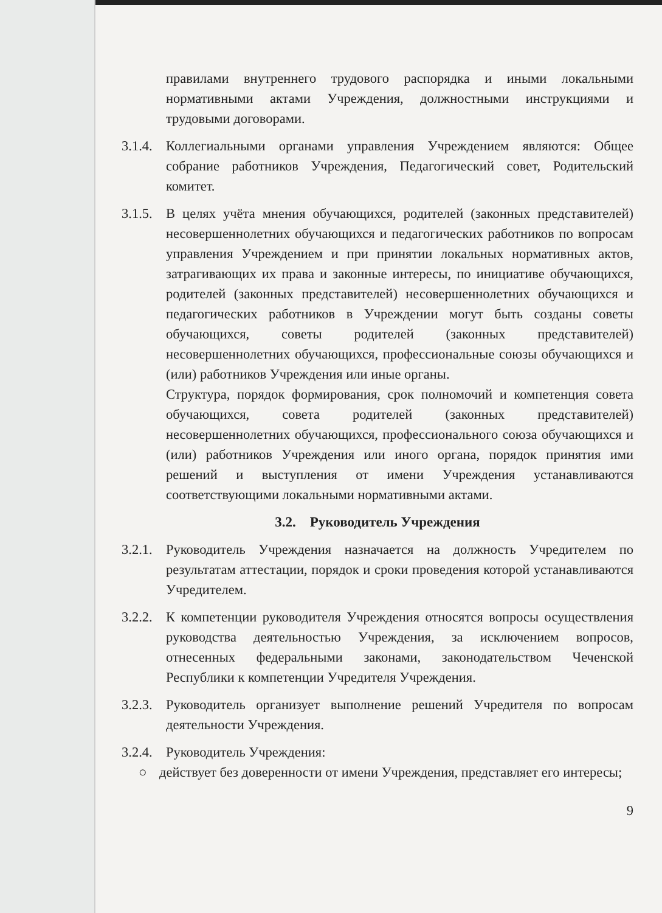правилами внутреннего трудового распорядка и иными локальными нормативными актами Учреждения, должностными инструкциями и трудовыми договорами.
3.1.4.
Коллегиальными органами управления Учреждением являются: Общее собрание работников Учреждения, Педагогический совет, Родительский комитет.
3.1.5.
В целях учёта мнения обучающихся, родителей (законных представителей) несовершеннолетних обучающихся и педагогических работников по вопросам управления Учреждением и при принятии локальных нормативных актов, затрагивающих их права и законные интересы, по инициативе обучающихся, родителей (законных представителей) несовершеннолетних обучающихся и педагогических работников в Учреждении могут быть созданы советы обучающихся, советы родителей (законных представителей) несовершеннолетних обучающихся, профессиональные союзы обучающихся и (или) работников Учреждения или иные органы.
Структура, порядок формирования, срок полномочий и компетенция совета обучающихся, совета родителей (законных представителей) несовершеннолетних обучающихся, профессионального союза обучающихся и (или) работников Учреждения или иного органа, порядок принятия ими решений и выступления от имени Учреждения устанавливаются соответствующими локальными нормативными актами.
3.2. Руководитель Учреждения
3.2.1.
Руководитель Учреждения назначается на должность Учредителем по результатам аттестации, порядок и сроки проведения которой устанавливаются Учредителем.
3.2.2.
К компетенции руководителя Учреждения относятся вопросы осуществления руководства деятельностью Учреждения, за исключением вопросов, отнесенных федеральными законами, законодательством Чеченской Республики к компетенции Учредителя Учреждения.
3.2.3.
Руководитель организует выполнение решений Учредителя по вопросам деятельности Учреждения.
3.2.4.
Руководитель Учреждения:
○ действует без доверенности от имени Учреждения, представляет его интересы;
9